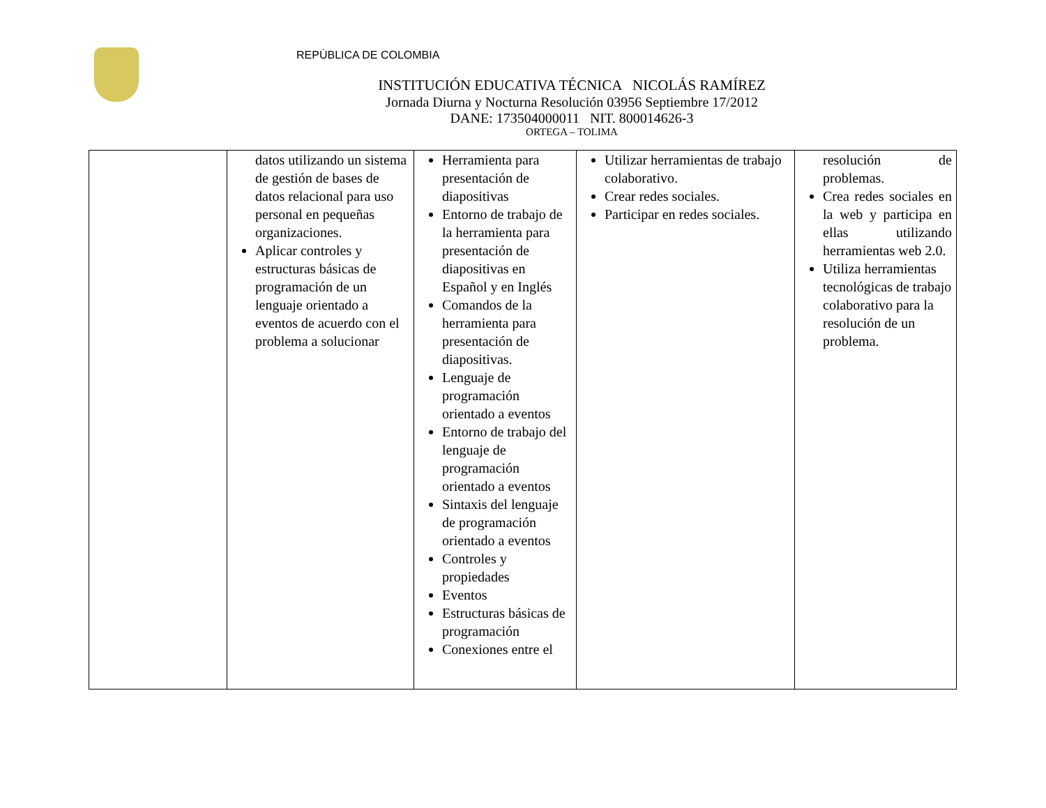REPÙBLICA DE COLOMBIA
INSTITUCIÓN EDUCATIVA TÉCNICA NICOLÁS RAMÍREZ
Jornada Diurna y Nocturna Resolución 03956 Septiembre 17/2012
DANE: 173504000011 NIT. 800014626-3
ORTEGA – TOLIMA
| | datos utilizando un sistema de gestión de bases de datos relacional para uso personal en pequeñas organizaciones. Aplicar controles y estructuras básicas de programación de un lenguaje orientado a eventos de acuerdo con el problema a solucionar | Herramienta para presentación de diapositivas Entorno de trabajo de la herramienta para presentación de diapositivas en Español y en Inglés Comandos de la herramienta para presentación de diapositivas. Lenguaje de programación orientado a eventos Entorno de trabajo del lenguaje de programación orientado a eventos Sintaxis del lenguaje de programación orientado a eventos Controles y propiedades Eventos Estructuras básicas de programación Conexiones entre el | Utilizar herramientas de trabajo colaborativo. Crear redes sociales. Participar en redes sociales. | resolución de problemas. Crea redes sociales en la web y participa en ellas utilizando herramientas web 2.0. Utiliza herramientas tecnológicas de trabajo colaborativo para la resolución de un problema. |